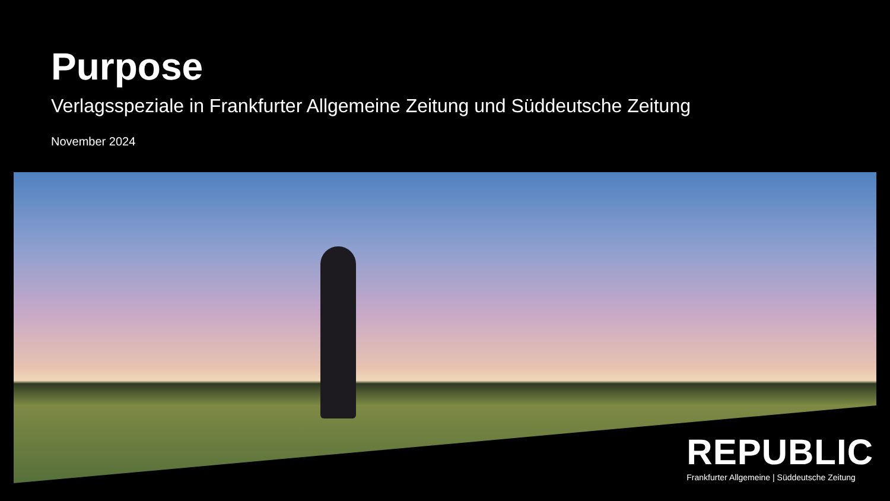Purpose
Verlagsspeziale in Frankfurter Allgemeine Zeitung und Süddeutsche Zeitung
November 2024
REPUBLIC
Frankfurter Allgemeine | Süddeutsche Zeitung